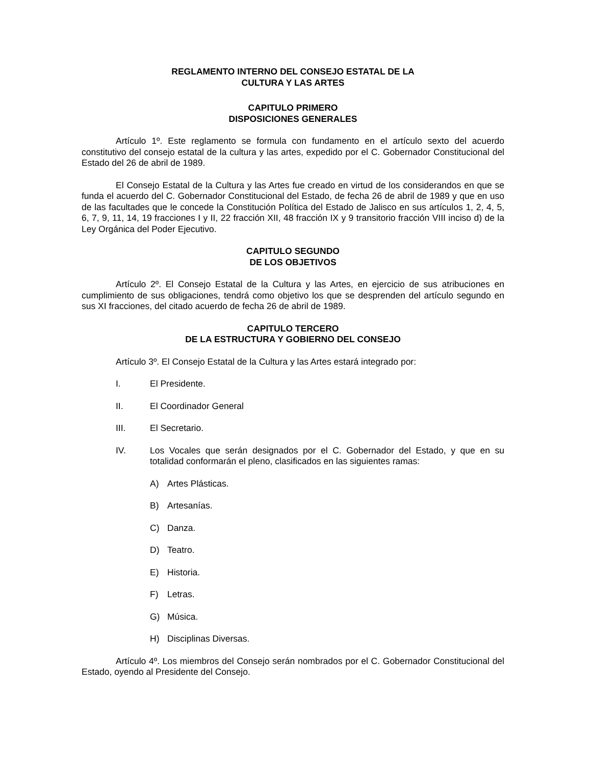REGLAMENTO INTERNO DEL CONSEJO ESTATAL DE LA
CULTURA Y LAS ARTES
CAPITULO PRIMERO
DISPOSICIONES GENERALES
Artículo 1º. Este reglamento se formula con fundamento en el artículo sexto del acuerdo constitutivo del consejo estatal de la cultura y las artes, expedido por el C. Gobernador Constitucional del Estado del 26 de abril de 1989.
El Consejo Estatal de la Cultura y las Artes fue creado en virtud de los considerandos en que se funda el acuerdo del C. Gobernador Constitucional del Estado, de fecha 26 de abril de 1989 y que en uso de las facultades que le concede la Constitución Política del Estado de Jalisco en sus artículos 1, 2, 4, 5, 6, 7, 9, 11, 14, 19 fracciones I y II, 22 fracción XII, 48 fracción IX y 9 transitorio fracción VIII inciso d) de la Ley Orgánica del Poder Ejecutivo.
CAPITULO SEGUNDO
DE LOS OBJETIVOS
Artículo 2º. El Consejo Estatal de la Cultura y las Artes, en ejercicio de sus atribuciones en cumplimiento de sus obligaciones, tendrá como objetivo los que se desprenden del artículo segundo en sus XI fracciones, del citado acuerdo de fecha 26 de abril de 1989.
CAPITULO TERCERO
DE LA ESTRUCTURA Y GOBIERNO DEL CONSEJO
Artículo 3º. El Consejo Estatal de la Cultura y las Artes estará integrado por:
I. El Presidente.
II. El Coordinador General
III. El Secretario.
IV. Los Vocales que serán designados por el C. Gobernador del Estado, y que en su totalidad conformarán el pleno, clasificados en las siguientes ramas:
A) Artes Plásticas.
B) Artesanías.
C) Danza.
D) Teatro.
E) Historia.
F) Letras.
G) Música.
H) Disciplinas Diversas.
Artículo 4º. Los miembros del Consejo serán nombrados por el C. Gobernador Constitucional del Estado, oyendo al Presidente del Consejo.